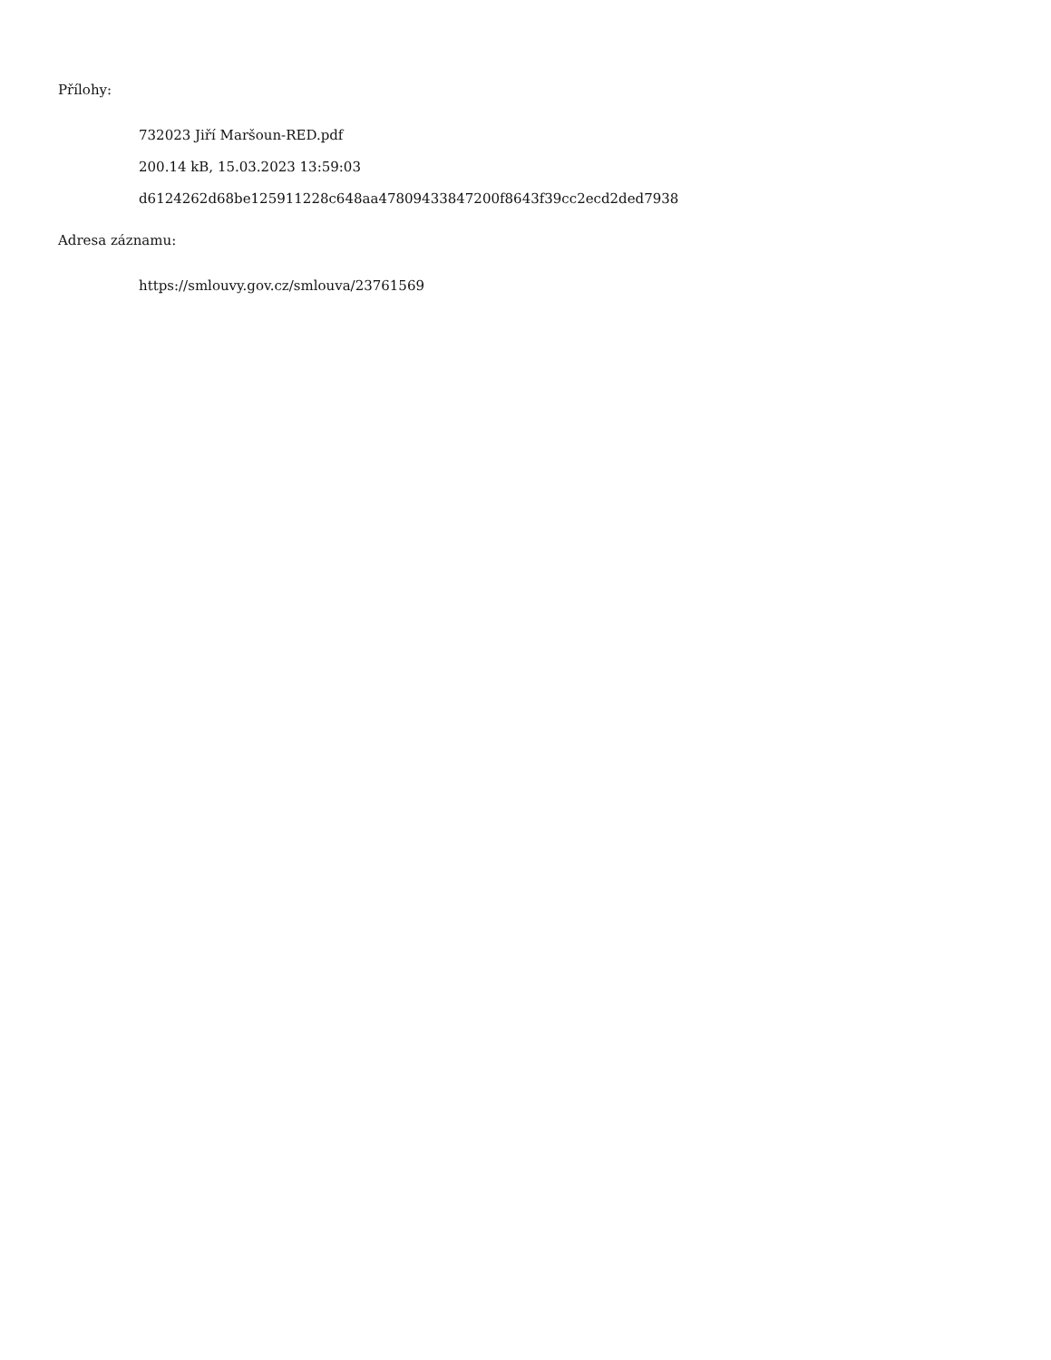Přílohy:
732023 Jiří Maršoun-RED.pdf
200.14 kB, 15.03.2023 13:59:03
d6124262d68be125911228c648aa47809433847200f8643f39cc2ecd2ded7938
Adresa záznamu:
https://smlouvy.gov.cz/smlouva/23761569